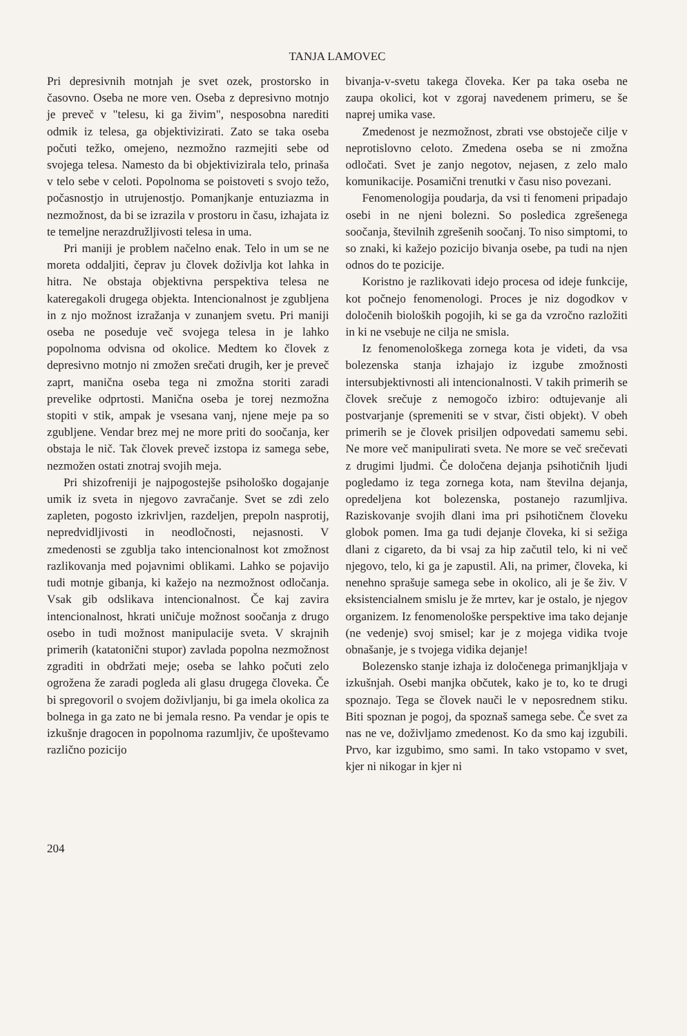TANJA LAMOVEC
Pri depresivnih motnjah je svet ozek, prostorsko in časovno. Oseba ne more ven. Oseba z depresivno motnjo je preveč v "telesu, ki ga živim", nesposobna narediti odmik iz telesa, ga objektivizirati. Zato se taka oseba počuti težko, omejeno, nezmožno razmejiti sebe od svojega telesa. Namesto da bi objektivizirala telo, prinaša v telo sebe v celoti. Popolnoma se poistoveti s svojo težo, počasnostjo in utrujenostjo. Pomanjkanje entuziazma in nezmožnost, da bi se izrazila v prostoru in času, izhajata iz te temeljne nerazdružljivosti telesa in uma.
Pri maniji je problem načelno enak. Telo in um se ne moreta oddaljiti, čeprav ju človek doživlja kot lahka in hitra. Ne obstaja objektivna perspektiva telesa ne kateregakoli drugega objekta. Intencionalnost je zgubljena in z njo možnost izražanja v zunanjem svetu. Pri maniji oseba ne poseduje več svojega telesa in je lahko popolnoma odvisna od okolice. Medtem ko človek z depresivno motnjo ni zmožen srečati drugih, ker je preveč zaprt, manična oseba tega ni zmožna storiti zaradi prevelike odprtosti. Manična oseba je torej nezmožna stopiti v stik, ampak je vsesana vanj, njene meje pa so zgubljene. Vendar brez mej ne more priti do soočanja, ker obstaja le nič. Tak človek preveč izstopa iz samega sebe, nezmožen ostati znotraj svojih meja.
Pri shizofreniji je najpogostejše psihološko dogajanje umik iz sveta in njegovo zavračanje. Svet se zdi zelo zapleten, pogosto izkrivljen, razdeljen, prepoln nasprotij, nepredvidljivosti in neodločnosti, nejasnosti. V zmedenosti se zgublja tako intencionalnost kot zmožnost razlikovanja med pojavnimi oblikami. Lahko se pojavijo tudi motnje gibanja, ki kažejo na nezmožnost odločanja. Vsak gib odslikava intencionalnost. Če kaj zavira intencionalnost, hkrati uničuje možnost soočanja z drugo osebo in tudi možnost manipulacije sveta. V skrajnih primerih (katatonični stupor) zavlada popolna nezmožnost zgraditi in obdržati meje; oseba se lahko počuti zelo ogrožena že zaradi pogleda ali glasu drugega človeka. Če bi spregovoril o svojem doživljanju, bi ga imela okolica za bolnega in ga zato ne bi jemala resno. Pa vendar je opis te izkušnje dragocen in popolnoma razumljiv, če upoštevamo različno pozicijo
bivanja-v-svetu takega človeka. Ker pa taka oseba ne zaupa okolici, kot v zgoraj navedenem primeru, se še naprej umika vase.
Zmedenost je nezmožnost, zbrati vse obstoječe cilje v neprotislovno celoto. Zmedena oseba se ni zmožna odločati. Svet je zanjo negotov, nejasen, z zelo malo komunikacije. Posamični trenutki v času niso povezani.
Fenomenologija poudarja, da vsi ti fenomeni pripadajo osebi in ne njeni bolezni. So posledica zgrešenega soočanja, številnih zgrešenih soočanj. To niso simptomi, to so znaki, ki kažejo pozicijo bivanja osebe, pa tudi na njen odnos do te pozicije.
Koristno je razlikovati idejo procesa od ideje funkcije, kot počnejo fenomenologi. Proces je niz dogodkov v določenih bioloških pogojih, ki se ga da vzročno razložiti in ki ne vsebuje ne cilja ne smisla.
Iz fenomenološkega zornega kota je videti, da vsa bolezenska stanja izhajajo iz izgube zmožnosti intersubjektivnosti ali intencionalnosti. V takih primerih se človek srečuje z nemogočo izbiro: odtujevanje ali postvarjanje (spremeniti se v stvar, čisti objekt). V obeh primerih se je človek prisiljen odpovedati samemu sebi. Ne more več manipulirati sveta. Ne more se več srečevati z drugimi ljudmi. Če določena dejanja psihotičnih ljudi pogledamo iz tega zornega kota, nam številna dejanja, opredeljena kot bolezenska, postanejo razumljiva. Raziskovanje svojih dlani ima pri psihotičnem človeku globok pomen. Ima ga tudi dejanje človeka, ki si sežiga dlani z cigareto, da bi vsaj za hip začutil telo, ki ni več njegovo, telo, ki ga je zapustil. Ali, na primer, človeka, ki nenehno sprašuje samega sebe in okolico, ali je še živ. V eksistencialnem smislu je že mrtev, kar je ostalo, je njegov organizem. Iz fenomenološke perspektive ima tako dejanje (ne vedenje) svoj smisel; kar je z mojega vidika tvoje obnašanje, je s tvojega vidika dejanje!
Bolezensko stanje izhaja iz določenega primanjkljaja v izkušnjah. Osebi manjka občutek, kako je to, ko te drugi spoznajo. Tega se človek nauči le v neposrednem stiku. Biti spoznan je pogoj, da spoznaš samega sebe. Če svet za nas ne ve, doživljamo zmedenost. Ko da smo kaj izgubili. Prvo, kar izgubimo, smo sami. In tako vstopamo v svet, kjer ni nikogar in kjer ni
204